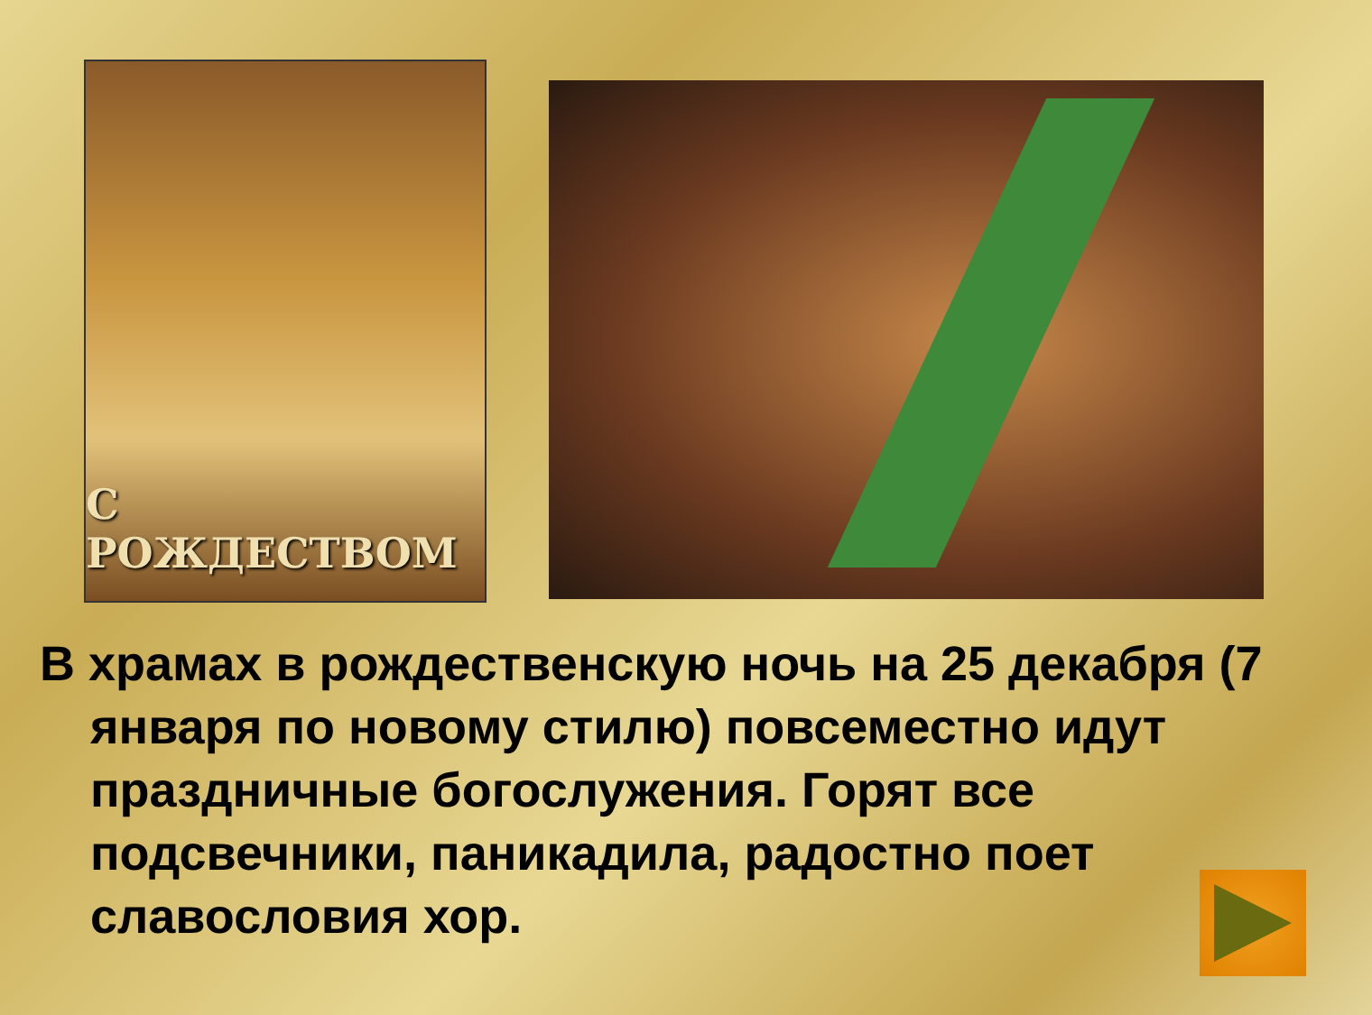С РОЖДЕСТВОМ
В храмах в рождественскую ночь на 25 декабря (7 января по новому стилю) повсеместно идут праздничные богослужения. Горят все подсвечники, паникадила, радостно поет славословия хор.